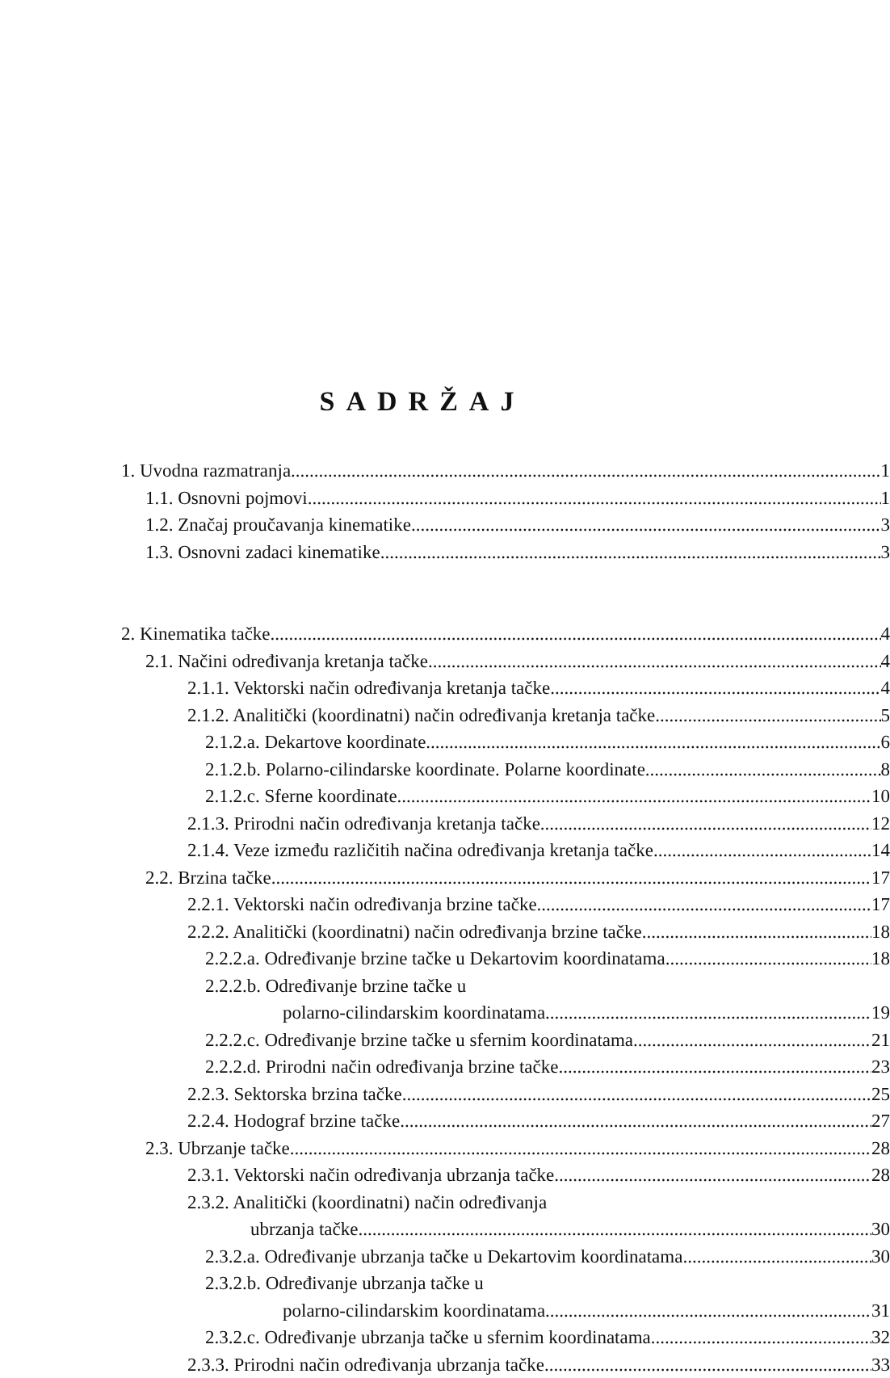SADRŽAJ
1. Uvodna razmatranja 1
1.1. Osnovni pojmovi 1
1.2. Značaj proučavanja kinematike 3
1.3. Osnovni zadaci kinematike 3
2. Kinematika tačke 4
2.1. Načini određivanja kretanja tačke 4
2.1.1. Vektorski način određivanja kretanja tačke 4
2.1.2. Analitički (koordinatni) način određivanja kretanja tačke 5
2.1.2.a. Dekartove koordinate 6
2.1.2.b. Polarno-cilindarske koordinate. Polarne koordinate 8
2.1.2.c. Sferne koordinate 10
2.1.3. Prirodni način određivanja kretanja tačke 12
2.1.4. Veze između različitih načina određivanja kretanja tačke 14
2.2. Brzina tačke 17
2.2.1. Vektorski način određivanja brzine tačke 17
2.2.2. Analitički (koordinatni) način određivanja brzine tačke 18
2.2.2.a. Određivanje brzine tačke u Dekartovim koordinatama 18
2.2.2.b. Određivanje brzine tačke u
polarno-cilindarskim koordinatama 19
2.2.2.c. Određivanje brzine tačke u sfernim koordinatama 21
2.2.2.d. Prirodni način određivanja brzine tačke 23
2.2.3. Sektorska brzina tačke 25
2.2.4. Hodograf brzine tačke 27
2.3. Ubrzanje tačke 28
2.3.1. Vektorski način određivanja ubrzanja tačke 28
2.3.2. Analitički (koordinatni) način određivanja
ubrzanja tačke 30
2.3.2.a. Određivanje ubrzanja tačke u Dekartovim koordinatama 30
2.3.2.b. Određivanje ubrzanja tačke u
polarno-cilindarskim koordinatama 31
2.3.2.c. Određivanje ubrzanja tačke u sfernim koordinatama 32
2.3.3. Prirodni način određivanja ubrzanja tačke 33